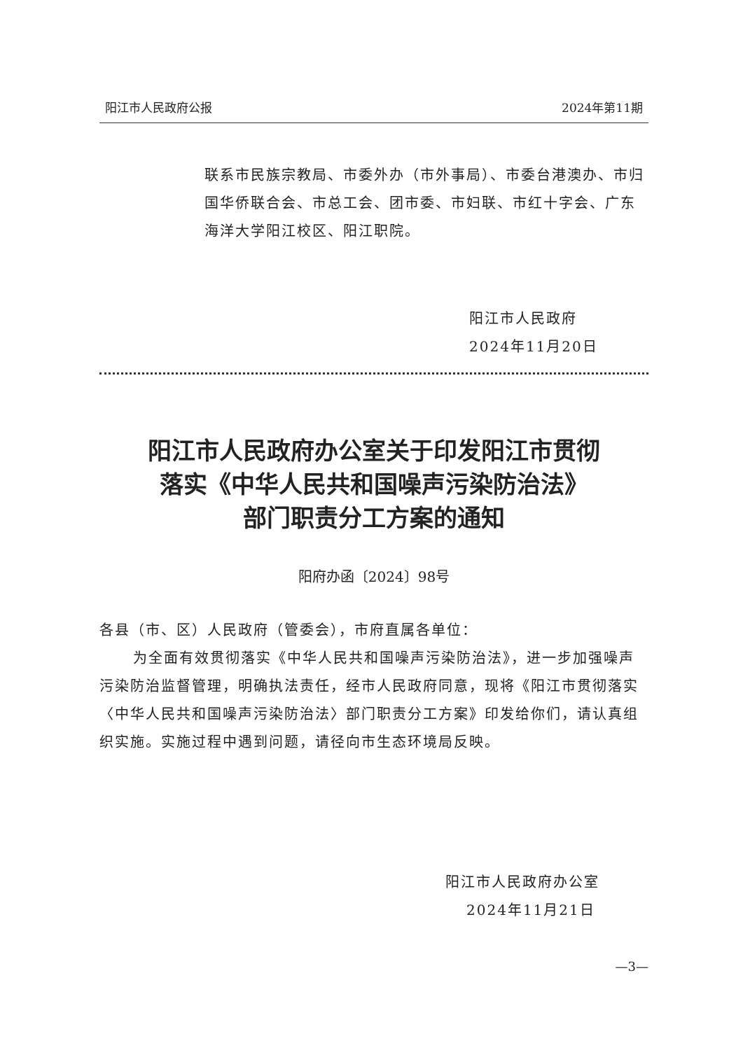阳江市人民政府公报 2024年第11期
联系市民族宗教局、市委外办（市外事局）、市委台港澳办、市归国华侨联合会、市总工会、团市委、市妇联、市红十字会、广东海洋大学阳江校区、阳江职院。
阳江市人民政府
2024年11月20日
阳江市人民政府办公室关于印发阳江市贯彻
落实《中华人民共和国噪声污染防治法》
部门职责分工方案的通知
阳府办函〔2024〕98号
各县（市、区）人民政府（管委会），市府直属各单位：
为全面有效贯彻落实《中华人民共和国噪声污染防治法》，进一步加强噪声污染防治监督管理，明确执法责任，经市人民政府同意，现将《阳江市贯彻落实〈中华人民共和国噪声污染防治法〉部门职责分工方案》印发给你们，请认真组织实施。实施过程中遇到问题，请径向市生态环境局反映。
阳江市人民政府办公室
2024年11月21日
—3—